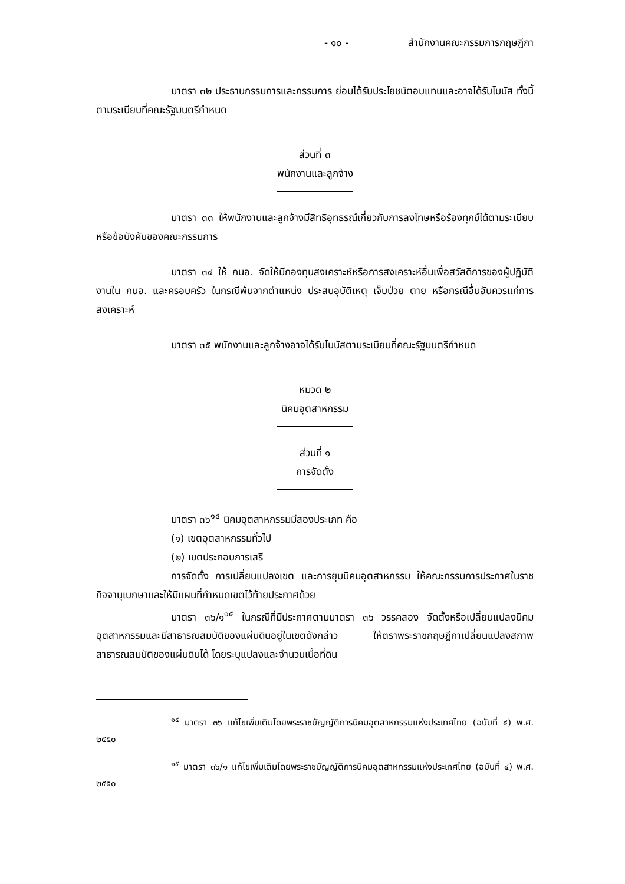- ๑๐ - สำนักงานคณะกรรมการกฤษฎีกา
มาตรา ๓๒ ประธานกรรมการและกรรมการ ย่อมได้รับประโยชน์ตอบแทนและอาจได้รับโบนัส ทั้งนี้ ตามระเบียบที่คณะรัฐมนตรีกำหนด
ส่วนที่ ๓
พนักงานและลูกจ้าง
มาตรา ๓๓ ให้พนักงานและลูกจ้างมีสิทธิอุทธรณ์เกี่ยวกับการลงโทษหรือร้องทุกข์ได้ตามระเบียบหรือข้อบังคับของคณะกรรมการ
มาตรา ๓๔ ให้ กนอ. จัดให้มีกองทุนสงเคราะห์หรือการสงเคราะห์อื่นเพื่อสวัสดิการของผู้ปฏิบัติงานใน กนอ. และครอบครัว ในกรณีพ้นจากตำแหน่ง ประสบอุบัติเหตุ เจ็บป่วย ตาย หรือกรณีอื่นอันควรแก่การสงเคราะห์
มาตรา ๓๕ พนักงานและลูกจ้างอาจได้รับโบนัสตามระเบียบที่คณะรัฐมนตรีกำหนด
หมวด ๒
นิคมอุตสาหกรรม
ส่วนที่ ๑
การจัดตั้ง
มาตรา ๓๖<sup>๑๔</sup> นิคมอุตสาหกรรมมีสองประเภท คือ
(๑) เขตอุตสาหกรรมทั่วไป
(๒) เขตประกอบการเสรี
การจัดตั้ง การเปลี่ยนแปลงเขต และการยุบนิคมอุตสาหกรรม ให้คณะกรรมการประกาศในราชกิจจานุเบกษาและให้มีแผนที่กำหนดเขตไว้ท้ายประกาศด้วย
มาตรา ๓๖/๑<sup>๑๕</sup> ในกรณีที่มีประกาศตามมาตรา ๓๖ วรรคสอง จัดตั้งหรือเปลี่ยนแปลงนิคมอุตสาหกรรมและมีสาธารณสมบัติของแผ่นดินอยู่ในเขตดังกล่าว ให้ตราพระราชกฤษฎีกาเปลี่ยนแปลงสภาพสาธารณสมบัติของแผ่นดินได้ โดยระบุแปลงและจำนวนเนื้อที่ดิน
<sup>๑๔</sup> มาตรา ๓๖ แก้ไขเพิ่มเติมโดยพระราชบัญญัติการนิคมอุตสาหกรรมแห่งประเทศไทย (ฉบับที่ ๔) พ.ศ. ๒๕๕๐
<sup>๑๕</sup> มาตรา ๓๖/๑ แก้ไขเพิ่มเติมโดยพระราชบัญญัติการนิคมอุตสาหกรรมแห่งประเทศไทย (ฉบับที่ ๔) พ.ศ. ๒๕๕๐